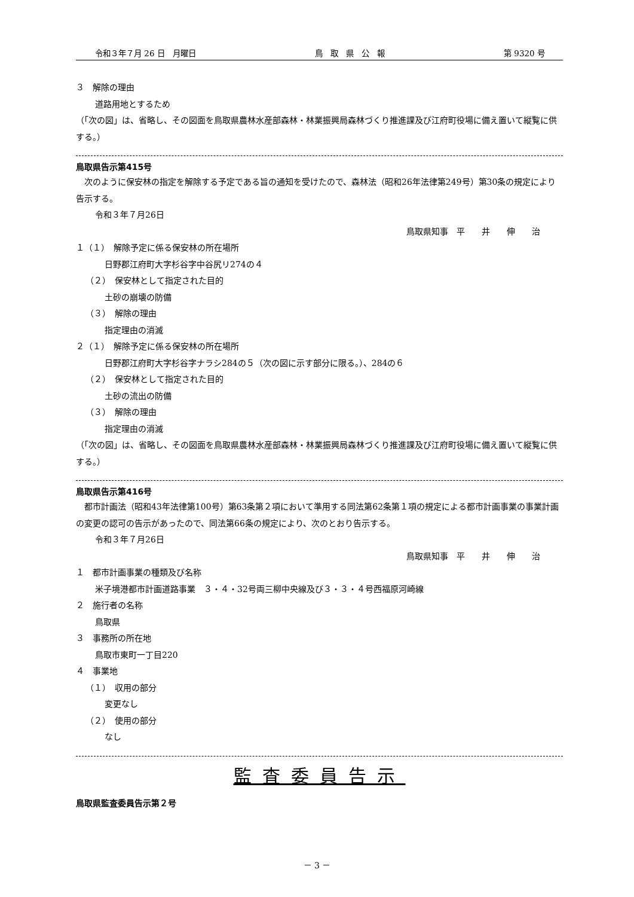令和３年７月 26 日　月曜日 鳥　取　県　公　報 第 9320 号
３　解除の理由
道路用地とするため
（「次の図」は、省略し、その図面を鳥取県農林水産部森林・林業振興局森林づくり推進課及び江府町役場に備え置いて縦覧に供する。）
鳥取県告示第415号
　次のように保安林の指定を解除する予定である旨の通知を受けたので、森林法（昭和26年法律第249号）第30条の規定により告示する。
令和３年７月26日
鳥取県知事　平　　井　　伸　　治
１（１）　解除予定に係る保安林の所在場所
日野郡江府町大字杉谷字中谷尻リ274の４
（２）　保安林として指定された目的
土砂の崩壊の防備
（３）　解除の理由
指定理由の消滅
２（１）　解除予定に係る保安林の所在場所
日野郡江府町大字杉谷字ナラシ284の５（次の図に示す部分に限る。）、284の６
（２）　保安林として指定された目的
土砂の流出の防備
（３）　解除の理由
指定理由の消滅
（「次の図」は、省略し、その図面を鳥取県農林水産部森林・林業振興局森林づくり推進課及び江府町役場に備え置いて縦覧に供する。）
鳥取県告示第416号
　都市計画法（昭和43年法律第100号）第63条第２項において準用する同法第62条第１項の規定による都市計画事業の事業計画の変更の認可の告示があったので、同法第66条の規定により、次のとおり告示する。
令和３年７月26日
鳥取県知事　平　　井　　伸　　治
１　都市計画事業の種類及び名称
米子境港都市計画道路事業　３・４・32号両三柳中央線及び３・３・４号西福原河崎線
２　施行者の名称
鳥取県
３　事務所の所在地
鳥取市東町一丁目220
４　事業地
（１）　収用の部分
変更なし
（２）　使用の部分
なし
監査委員告示
鳥取県監査委員告示第２号
－ 3 －